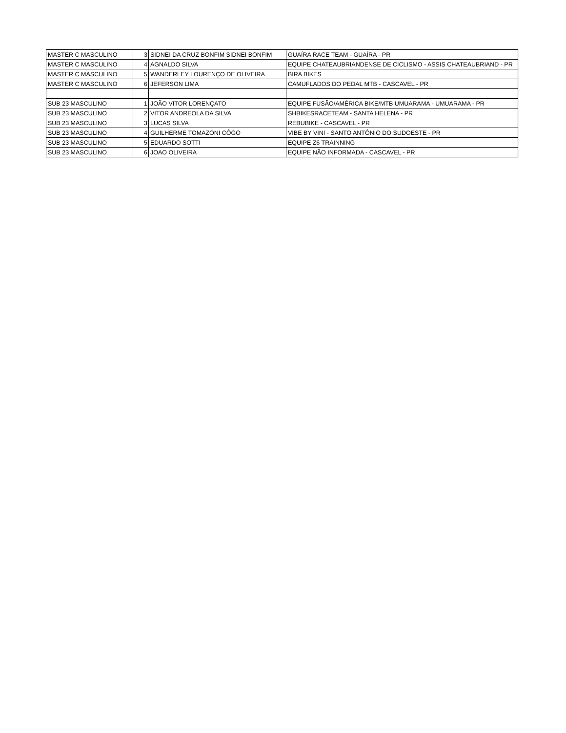| MASTER C MASCULINO | 3 | SIDNEI DA CRUZ BONFIM SIDNEI BONFIM | GUAÍRA RACE TEAM - GUAÍRA - PR |
| MASTER C MASCULINO | 4 | AGNALDO SILVA | EQUIPE CHATEAUBRIANDENSE DE CICLISMO - ASSIS CHATEAUBRIAND - PR |
| MASTER C MASCULINO | 5 | WANDERLEY LOURENÇO DE OLIVEIRA | BIRA BIKES |
| MASTER C MASCULINO | 6 | JEFERSON LIMA | CAMUFLADOS DO PEDAL MTB - CASCAVEL - PR |
| SUB 23 MASCULINO | 1 | JOÃO VITOR LORENÇATO | EQUIPE FUSÃO/AMÉRICA BIKE/MTB UMUARAMA - UMUARAMA - PR |
| SUB 23 MASCULINO | 2 | VITOR ANDREOLA DA SILVA | SHBIKESRACETEAM - SANTA HELENA - PR |
| SUB 23 MASCULINO | 3 | LUCAS SILVA | REBUBIKE - CASCAVEL - PR |
| SUB 23 MASCULINO | 4 | GUILHERME TOMAZONI CÔGO | VIBE BY VINI - SANTO ANTÔNIO DO SUDOESTE - PR |
| SUB 23 MASCULINO | 5 | EDUARDO SOTTI | EQUIPE Z6 TRAINNING |
| SUB 23 MASCULINO | 6 | JOAO OLIVEIRA | EQUIPE NÃO INFORMADA - CASCAVEL - PR |